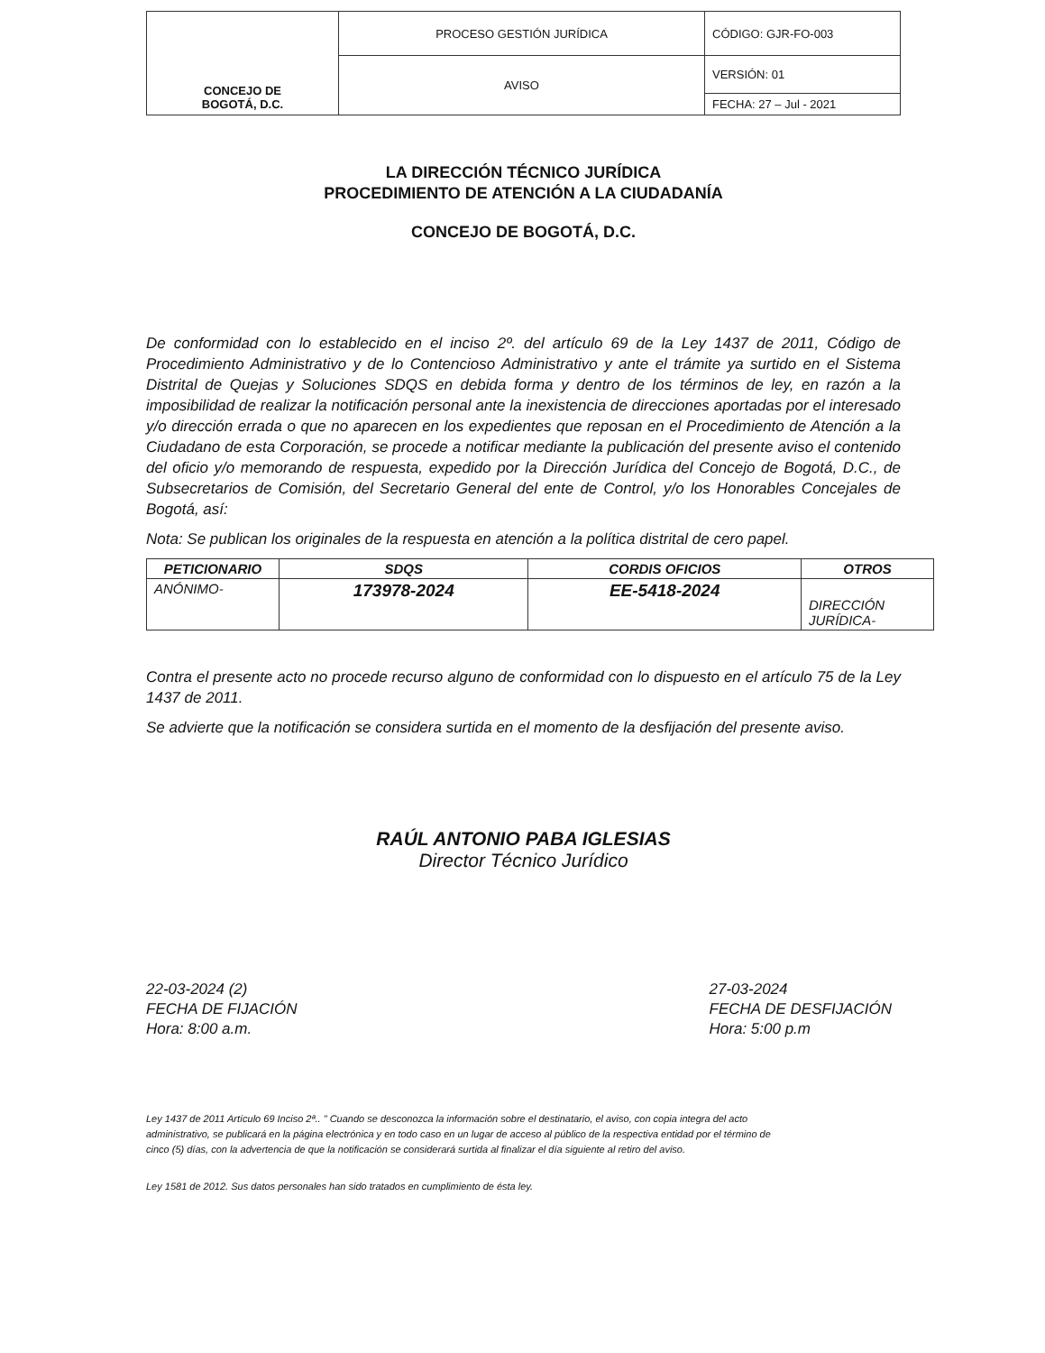| CONCEJO DE BOGOTÁ, D.C. | PROCESO GESTIÓN JURÍDICA | CÓDIGO: GJR-FO-003 |
| | AVISO | VERSIÓN: 01 |
| | | FECHA: 27 – Jul - 2021 |
LA DIRECCIÓN TÉCNICO JURÍDICA
PROCEDIMIENTO DE ATENCIÓN A LA CIUDADANÍA
CONCEJO DE BOGOTÁ, D.C.
De conformidad con lo establecido en el inciso 2º. del artículo 69 de la Ley 1437 de 2011, Código de Procedimiento Administrativo y de lo Contencioso Administrativo y ante el trámite ya surtido en el Sistema Distrital de Quejas y Soluciones SDQS en debida forma y dentro de los términos de ley, en razón a la imposibilidad de realizar la notificación personal ante la inexistencia de direcciones aportadas por el interesado y/o dirección errada o que no aparecen en los expedientes que reposan en el Procedimiento de Atención a la Ciudadano de esta Corporación, se procede a notificar mediante la publicación del presente aviso el contenido del oficio y/o memorando de respuesta, expedido por la Dirección Jurídica del Concejo de Bogotá, D.C., de Subsecretarios de Comisión, del Secretario General del ente de Control, y/o los Honorables Concejales de Bogotá, así:
Nota: Se publican los originales de la respuesta en atención a la política distrital de cero papel.
| PETICIONARIO | SDQS | CORDIS OFICIOS | OTROS |
| --- | --- | --- | --- |
| ANÓNIMO- | 173978-2024 | EE-5418-2024 | DIRECCIÓN JURÍDICA- |
Contra el presente acto no procede recurso alguno de conformidad con lo dispuesto en el artículo 75 de la Ley 1437 de 2011.
Se advierte que la notificación se considera surtida en el momento de la desfijación del presente aviso.
RAÚL ANTONIO PABA IGLESIAS
Director Técnico Jurídico
22-03-2024 (2)
FECHA DE FIJACIÓN
Hora: 8:00 a.m.
27-03-2024
FECHA DE DESFIJACIÓN
Hora: 5:00 p.m
Ley 1437 de 2011 Artículo 69 Inciso 2ª.. " Cuando se desconozca la información sobre el destinatario, el aviso, con copia integra del acto administrativo, se publicará en la página electrónica y en todo caso en un lugar de acceso al público de la respectiva entidad por el término de cinco (5) días, con la advertencia de que la notificación se considerará surtida al finalizar el día siguiente al retiro del aviso.
Ley 1581 de 2012. Sus datos personales han sido tratados en cumplimiento de ésta ley.